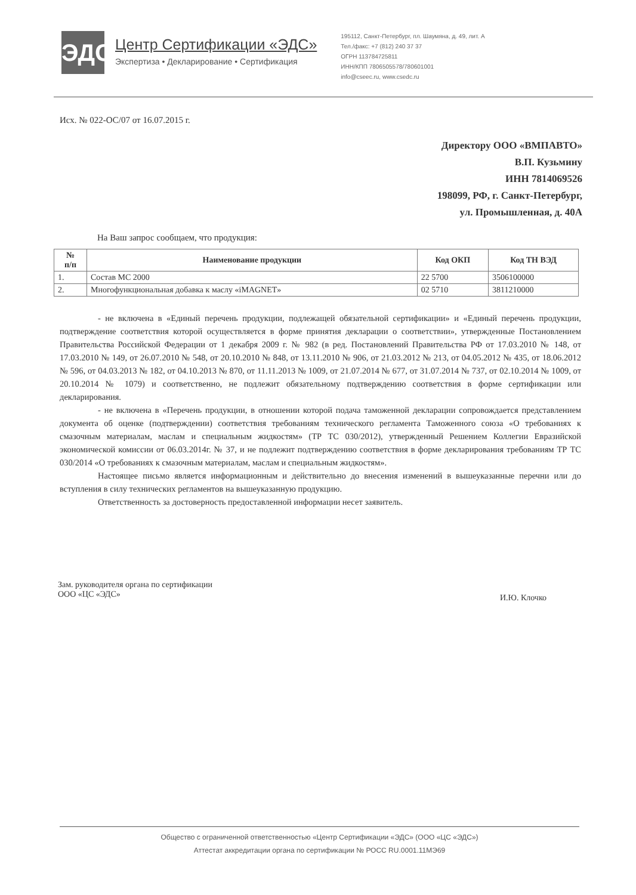ЭДС
Центр Сертификации «ЭДС»
Экспертиза • Декларирование • Сертификация
195112, Санкт-Петербург, пл. Шаумяна, д. 49, лит. А
Тел./факс: +7 (812) 240 37 37
ОГРН 113784725811
ИНН/КПП 7806505578/780601001
info@cseec.ru, www.csedc.ru
Исх. № 022-ОС/07 от 16.07.2015 г.
Директору ООО «ВМПАВТО»
В.П. Кузьмину
ИНН 7814069526
198099, РФ, г. Санкт-Петербург,
ул. Промышленная, д. 40А
На Ваш запрос сообщаем, что продукция:
| № п/п | Наименование продукции | Код ОКП | Код ТН ВЭД |
| --- | --- | --- | --- |
| 1. | Состав МС 2000 | 22 5700 | 3506100000 |
| 2. | Многофункциональная добавка к маслу «iMAGNET» | 02 5710 | 3811210000 |
- не включена в «Единый перечень продукции, подлежащей обязательной сертификации» и «Единый перечень продукции, подтверждение соответствия которой осуществляется в форме принятия декларации о соответствии», утвержденные Постановлением Правительства Российской Федерации от 1 декабря 2009 г. № 982 (в ред. Постановлений Правительства РФ от 17.03.2010 № 148, от 17.03.2010 № 149, от 26.07.2010 № 548, от 20.10.2010 № 848, от 13.11.2010 № 906, от 21.03.2012 № 213, от 04.05.2012 № 435, от 18.06.2012 № 596, от 04.03.2013 № 182, от 04.10.2013 № 870, от 11.11.2013 № 1009, от 21.07.2014 № 677, от 31.07.2014 № 737, от 02.10.2014 № 1009, от 20.10.2014 № 1079) и соответственно, не подлежит обязательному подтверждению соответствия в форме сертификации или декларирования.
- не включена в «Перечень продукции, в отношении которой подача таможенной декларации сопровождается представлением документа об оценке (подтверждении) соответствия требованиям технического регламента Таможенного союза «О требованиях к смазочным материалам, маслам и специальным жидкостям» (ТР ТС 030/2012), утвержденный Решением Коллегии Евразийской экономической комиссии от 06.03.2014г. № 37, и не подлежит подтверждению соответствия в форме декларирования требованиям ТР ТС 030/2014 «О требованиях к смазочным материалам, маслам и специальным жидкостям».
Настоящее письмо является информационным и действительно до внесения изменений в вышеуказанные перечни или до вступления в силу технических регламентов на вышеуказанную продукцию.
Ответственность за достоверность предоставленной информации несет заявитель.
Зам. руководителя органа по сертификации
ООО «ЦС «ЭДС»
И.Ю. Клочко
Общество с ограниченной ответственностью «Центр Сертификации «ЭДС» (ООО «ЦС «ЭДС»)
Аттестат аккредитации органа по сертификации № РОСС RU.0001.11МЭ69